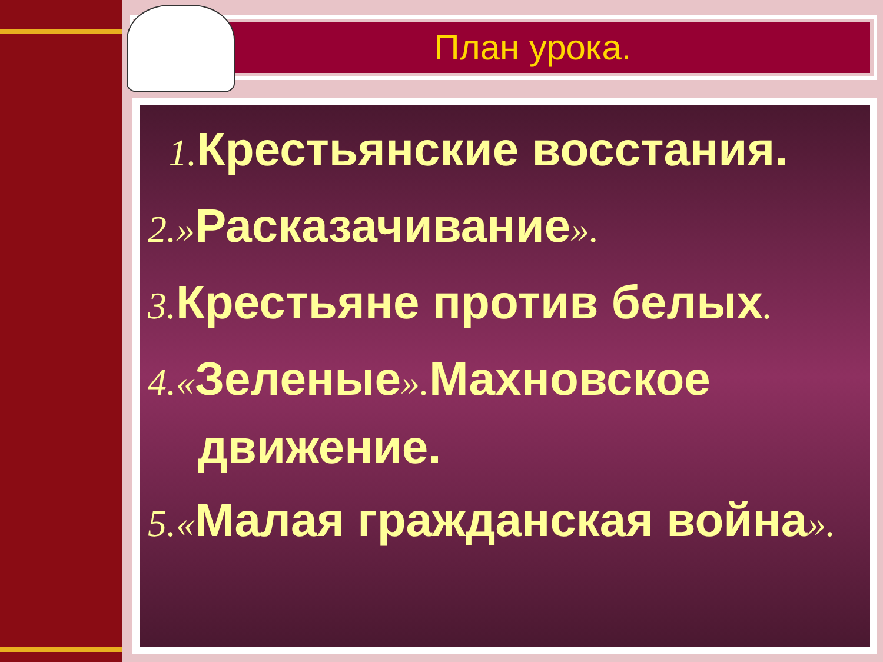План урока.
1. Крестьянские восстания.
2.»Расказачивание».
3. Крестьяне против белых.
4.«Зеленые». Махновское движение.
5.«Малая гражданская война».